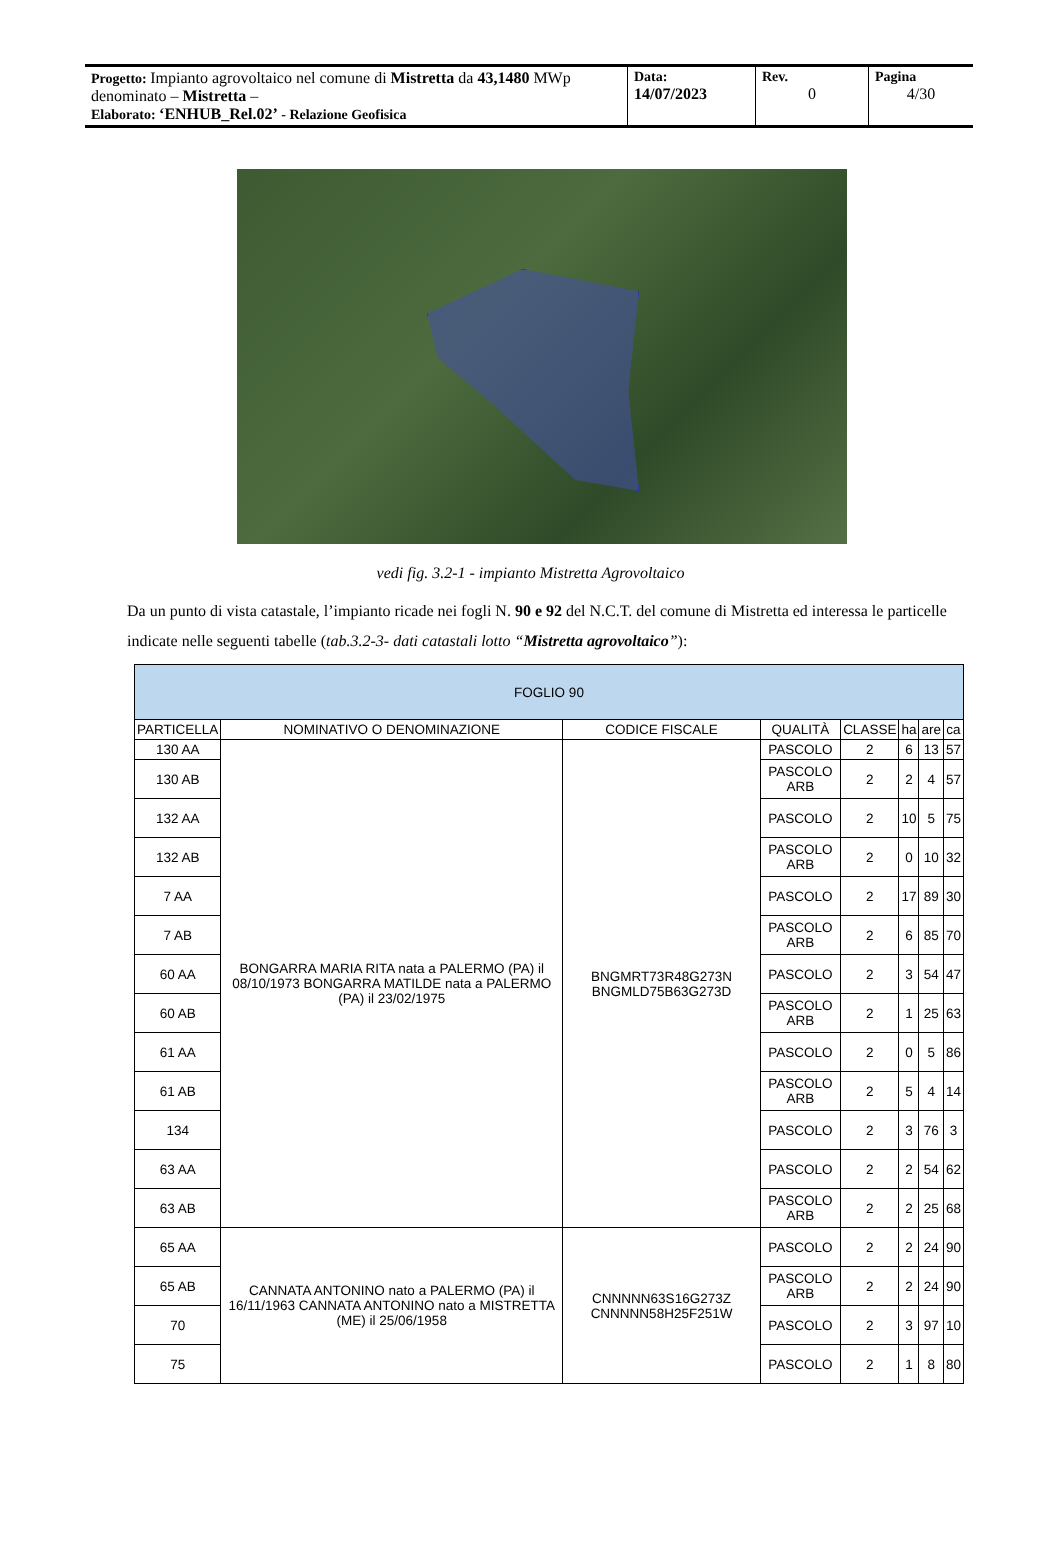Progetto: Impianto agrovoltaico nel comune di Mistretta da 43,1480 MWp denominato – Mistretta –
Elaborato: ‘ENHUB_Rel.02’ - Relazione Geofisica
Data:
14/07/2023
Rev.
0
Pagina
4/30
vedi fig. 3.2-1 - impianto Mistretta Agrovoltaico
Da un punto di vista catastale, l’impianto ricade nei fogli N. 90 e 92 del N.C.T. del comune di Mistretta ed interessa le particelle indicate nelle seguenti tabelle (tab.3.2-3- dati catastali lotto “Mistretta agrovoltaico”):
| FOGLIO 90 | | | | | | | |
| --- | --- | --- | --- | --- | --- | --- | --- |
| PARTICELLA | NOMINATIVO O DENOMINAZIONE | CODICE FISCALE | QUALITÀ | CLASSE | ha | are | ca |
| 130 AA | BONGARRA MARIA RITA nata a PALERMO (PA) il 08/10/1973 BONGARRA MATILDE nata a PALERMO (PA) il 23/02/1975 | BNGMRT73R48G273N BNGMLD75B63G273D | PASCOLO | 2 | 6 | 13 | 57 |
| 130 AB | | | PASCOLO ARB | 2 | 2 | 4 | 57 |
| 132 AA | | | PASCOLO | 2 | 10 | 5 | 75 |
| 132 AB | | | PASCOLO ARB | 2 | 0 | 10 | 32 |
| 7 AA | | | PASCOLO | 2 | 17 | 89 | 30 |
| 7 AB | | | PASCOLO ARB | 2 | 6 | 85 | 70 |
| 60 AA | | | PASCOLO | 2 | 3 | 54 | 47 |
| 60 AB | | | PASCOLO ARB | 2 | 1 | 25 | 63 |
| 61 AA | | | PASCOLO | 2 | 0 | 5 | 86 |
| 61 AB | | | PASCOLO ARB | 2 | 5 | 4 | 14 |
| 134 | | | PASCOLO | 2 | 3 | 76 | 3 |
| 63 AA | | | PASCOLO | 2 | 2 | 54 | 62 |
| 63 AB | | | PASCOLO ARB | 2 | 2 | 25 | 68 |
| 65 AA | CANNATA ANTONINO nato a PALERMO (PA) il 16/11/1963 CANNATA ANTONINO nato a MISTRETTA (ME) il 25/06/1958 | CNNNNN63S16G273Z CNNNNN58H25F251W | PASCOLO | 2 | 2 | 24 | 90 |
| 65 AB | | | PASCOLO ARB | 2 | 2 | 24 | 90 |
| 70 | | | PASCOLO | 2 | 3 | 97 | 10 |
| 75 | | | PASCOLO | 2 | 1 | 8 | 80 |